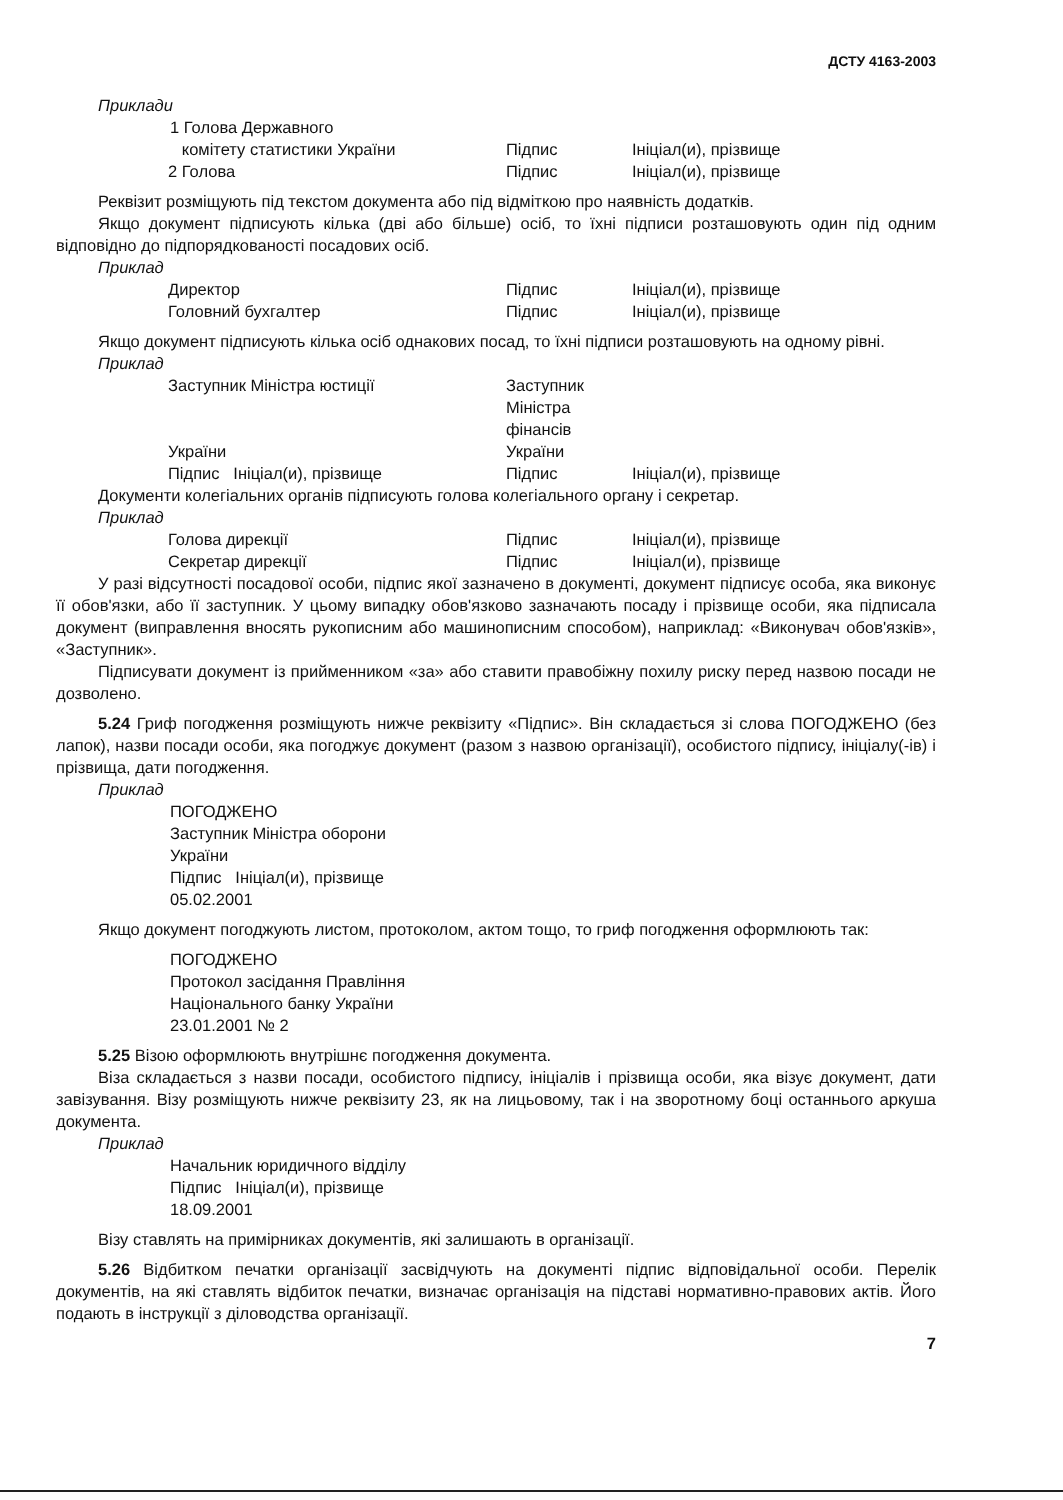ДСТУ 4163-2003
Приклади
1 Голова Державного
комітету статистики України Підпис Ініціал(и), прізвище
2 Голова Підпис Ініціал(и), прізвище
Реквізит розміщують під текстом документа або під відміткою про наявність додатків.
Якщо документ підписують кілька (дві або більше) осіб, то їхні підписи розташовують один під одним відповідно до підпорядкованості посадових осіб.
Приклад
Директор Підпис Ініціал(и), прізвище
Головний бухгалтер Підпис Ініціал(и), прізвище
Якщо документ підписують кілька осіб однакових посад, то їхні підписи розташовують на одному рівні.
Приклад
Заступник Міністра юстиції Заступник Міністра фінансів
України України
Підпис Ініціал(и), прізвище Підпис Ініціал(и), прізвище
Документи колегіальних органів підписують голова колегіального органу і секретар.
Приклад
Голова дирекції Підпис Ініціал(и), прізвище
Секретар дирекції Підпис Ініціал(и), прізвище
У разі відсутності посадової особи, підпис якої зазначено в документі, документ підписує особа, яка виконує її обов'язки, або її заступник. У цьому випадку обов'язково зазначають посаду і прізвище особи, яка підписала документ (виправлення вносять рукописним або машинописним способом), наприклад: «Виконувач обов'язків», «Заступник».
Підписувати документ із прийменником «за» або ставити правобіжну похилу риску перед назвою посади не дозволено.
5.24 Гриф погодження розміщують нижче реквізиту «Підпис». Він складається зі слова ПОГОДЖЕНО (без лапок), назви посади особи, яка погоджує документ (разом з назвою організації), особистого підпису, ініціалу(-ів) і прізвища, дати погодження.
Приклад
ПОГОДЖЕНО
Заступник Міністра оборони
України
Підпис Ініціал(и), прізвище
05.02.2001
Якщо документ погоджують листом, протоколом, актом тощо, то гриф погодження оформлюють так:
ПОГОДЖЕНО
Протокол засідання Правління
Національного банку України
23.01.2001 № 2
5.25 Візою оформлюють внутрішнє погодження документа.
Віза складається з назви посади, особистого підпису, ініціалів і прізвища особи, яка візує документ, дати завізування. Візу розміщують нижче реквізиту 23, як на лицьовому, так і на зворотному боці останнього аркуша документа.
Приклад
Начальник юридичного відділу
Підпис Ініціал(и), прізвище
18.09.2001
Візу ставлять на примірниках документів, які залишають в організації.
5.26 Відбитком печатки організації засвідчують на документі підпис відповідальної особи. Перелік документів, на які ставлять відбиток печатки, визначає організація на підставі нормативно-правових актів. Його подають в інструкції з діловодства організації.
7